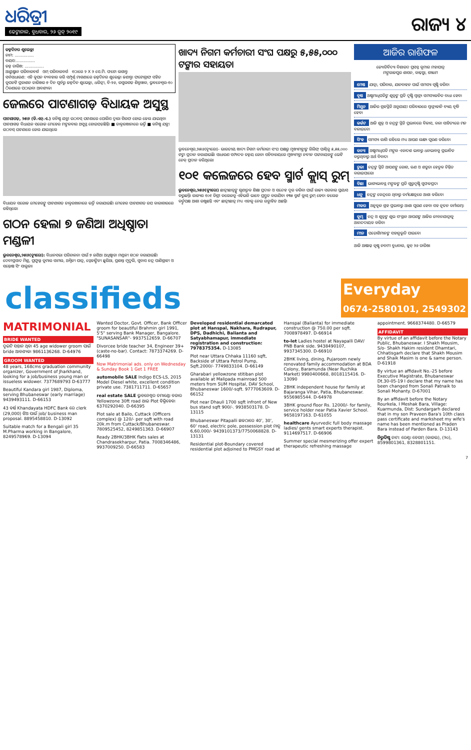ଧରିତ୍ରୀ
ଢେଙ୍କାନାଳ, ବୁଧବାର, ୨୬ ଜୁନ୍ ୨୦୧୯
ରାଜ୍ୟ ୪
ଜନ୍ମଦିନର ଶୁଭେଚ୍ଛା
ନାମ: ...............
ବୟସ:...............
ଜନ୍ମ ତାରିଖ: ...............
ଆୟୁଷ୍ମାନ ପରିବାରବର୍ଗ ଓମ୍ ପରିବାରବର୍ଗ ୧ଠାରେ ୨ X ୨ ସେ.ମି. ଫଟୋ ଲଗାନ୍ତୁ
ସର୍ବସାଧାରଣ: ଏହି କୁପନ ବ୍ୟବହାର କରି ସମ୍ପୂର୍ଣ୍ଣ ମାଗଣାରେ ଜନ୍ମଦିନର ଶୁଭେଚ୍ଛା ଜଣାନ୍ତୁ। ଫଟୋଗ୍ରାଫ ସହିତ କୁପନଟି ପ୍ରକାଶନ ତାରିଖର ୭ ଦିନ ପୂର୍ବରୁ ଜନ୍ମଦିନ ଶୁଭେଚ୍ଛା, ଧରିତ୍ରୀ, ବି-୨୬, ରସୁଲଗଡ଼ ଶିଳ୍ପାଞ୍ଚଳ, ଭୁବନେଶ୍ୱର-୧୦ ଠିକଣାରେ ପଠାଇବା ଆବଶ୍ୟକ।
ଜେଲରେ ପାଟଣାଗଡ଼ ବିଧାୟକ ଅସୁସ୍ଥ
ପାଟଣାଗଡ଼, ୨୫।୬ (ଡି.ଏନ୍.ଏ.) କନିଷ୍ଠ ଯନ୍ତ୍ରୀ ଉଠବସ୍ ଘଟଣାରେ ପୋଲିସ ଦ୍ୱାରା ଗିରଫ ହୋଇ ଜେଲ ଯାଇଥିବା ପାଟଣାଗଡ଼ ବିଧାୟକ ସରୋଜ ମେହେର ମଙ୍ଗଳବାର ଅସୁସ୍ଥ ହୋଇପଡ଼ିଛନ୍ତି। ■ ଡାକ୍ତରଖାନାରେ ଭର୍ତ୍ତି ■ କନିଷ୍ଠ ଯନ୍ତ୍ରୀ ଉଠବସ୍ ଘଟଣାରେ ଜେଲ ଯାଇଥିଲେ
ବିଧାୟକ ସରୋଜ ମେହେରଙ୍କୁ ପାଟଣାଗଡ଼ ଡାକ୍ତରଖାନାରେ ଭର୍ତ୍ତି କରାଯାଇଛି। ମେହେର ପାଟଣାଗଡ଼ ଉପ କାରାଗାରରେ ରହିଥିଲେ।
ଗଠନ ହେଲା ୭ ଜଣିଆ ଅଧିଷ୍ଠାତା ମଣ୍ଡଳୀ
ଭୁବନେଶ୍ୱର,୨୫।୬(ବ୍ୟୁରୋ): ବିଧାନସଭା ପରିଚାଳନା ପାଇଁ ୭ ଜଣିଆ ଅଧିଷ୍ଠାତା ମଣ୍ଡଳୀ ଗଠନ କରାଯାଇଛି। ଦେବୀପ୍ରସାଦ ମିଶ୍ର, ପ୍ରଫୁଲ୍ଲ କୁମାର ସାମଲ, ଅଶ୍ୱିନୀ ପାତ୍ର, ସ୍ନେହାଙ୍ଗିନୀ ଛୁରିଆ, ପ୍ରଶାନ୍ତ ମୁଦୁଲି, ସୁବାସ ଚନ୍ଦ୍ର ପାଣିଗ୍ରାହୀ ଓ ସନ୍ତୋଷ ସିଂ ସାଲୁଜା।
ଖାଦ୍ୟ ନିଗମ କର୍ମଚାରୀ ସଂଘ ପକ୍ଷରୁ ୫,୫୫,୦୦୦ ଟଙ୍କାର ସହାୟତା
ଭୁବନେଶ୍ୱର,୨୫।୬(ବ୍ୟୁରୋ)- ଭାରତୀୟ ଖାଦ୍ୟ ନିଗମ କର୍ମଚାରୀ ସଂଘ ପକ୍ଷରୁ ମୁଖ୍ୟମନ୍ତ୍ରୀଙ୍କ ରିଲିଫ୍ ପାଣ୍ଠିକୁ ୫,୫୫,୦୦୦ ଟଙ୍କା ପ୍ରଦାନ କରାଯାଇଛି। ସାଧାରଣ ସମ୍ପାଦକ ତନ୍ମୟ ଜେନା ସଚିବାଳୟରେ ମୁଖ୍ୟମନ୍ତ୍ରୀ ନବୀନ ପଟ୍ଟନାୟକଙ୍କୁ ଭେଟି ଚେକ୍ ପ୍ରଦାନ କରିଥିଲେ।
୧୦୧ କଲେଜରେ ହେବ ସ୍ମାର୍ଟ କ୍ଲାସ୍ ରୁମ୍
ଭୁବନେଶ୍ୱର,୨୫।୬(ବ୍ୟୁରୋ) ଛାତ୍ରୀଛାତ୍ରଙ୍କୁ ଗୁଣାତ୍ମକ ଶିକ୍ଷା ପ୍ରଦାନ ଓ ସନ୍ଦେହ ଦୂର କରିବା ପାଇଁ ରାଜ୍ୟ ସରକାର ପ୍ରୟାସ କରୁଛନ୍ତି। ରାଜ୍ୟର ୧୦୧ ଡିଗ୍ରୀ କଲେଜକୁ ଏହିଭଳି ଭାବେ ପ୍ରସ୍ତୁତ କରାଯିବ। ୧୩୫ ସ୍ମାର୍ଟ କ୍ଲାସ୍ ରୁମ୍ ହେବ। କଲେଜ କର୍ତ୍ତୃପକ୍ଷ ଆଶା ରଖୁଛନ୍ତି ଏବଂ ଛାତ୍ରୀଛାତ୍ର ମଧ୍ୟ ଏହାକୁ ନେଇ ଉତ୍ସାହିତ ଅଛନ୍ତି।
ଆଜିର ରାଶିଫଳ
ଜ୍ୟୋତିର୍ବିଦ୍ୟା ବିଶାରଦ ପ୍ରସନ୍ନ କୁମାର ମହାପାତ୍ର
ମଙ୍ଗରାଜପୁର ଶାସନ, କାଢ଼ୁଆ, ଗଞ୍ଜାମ
ମେଷ ଯାତ୍ରା, ପରିବାର, ଯାନବାହନ ପାଇଁ ସମସ୍ୟା ସୃଷ୍ଟି କରିବ।
ବୃଷ ଅଷ୍ଟମାଧିପତିଙ୍କ ଶୁକ୍ରଙ୍କ ପ୍ରତି ଦୃଷ୍ଟି ସ୍ୱାସ୍ଥ୍ୟ ସମସ୍ୟାଜନିତ ବାଧା ହେବ।
ମିଥୁନ ଆଜିର ଗ୍ରହସ୍ଥିତି ଅନୁଯାୟୀ ପରିବାରରେ ସ୍ୱାସ୍ଥ୍ୟହାନି ବ୍ୟୟ ବୃଦ୍ଧି ହେବ।
କର୍କଟ ଆଜି ଶୁକ୍ର ଓ ଚନ୍ଦ୍ରଙ୍କ ସ୍ଥିତି ପ୍ରଭାବରେ ବିଳାସ, କଳା ସାହିତ୍ୟରେ ମନ ବଳାଇବେ।
ସିଂହ ସମସ୍ୟା ଲାଗି ରହିଲେ ମଧ୍ୟ ଆପଣ ଲକ୍ଷ୍ୟ ପୂରଣ କରିବେ।
କନ୍ୟା ଅଷ୍ଟମାଧିପତି ମଙ୍ଗଳ ଏକାଦଶ ଭାବରୁ ଧନଭାବକୁ ପ୍ରଭାବିତ କରୁଥିବାରୁ ଅର୍ଥ ବିବାଦ।
ତୁଳା ଚନ୍ଦ୍ରଙ୍କ ସ୍ଥିତି ଆପଣଙ୍କୁ ରୋଗ, ଋଣ ଓ ଶତ୍ରୁତା ହେତୁକ ଚିନ୍ତିତ କରାଇପାରେ।
ବିଛା ଭାଗ୍ୟଭାବସ୍ଥ ମଙ୍ଗଳଙ୍କ ପ୍ରତି ଗୁରୁଦୃଷ୍ଟି ସୁଫଳପ୍ରଦ।
ଧନୁ ଚନ୍ଦ୍ରଙ୍କ କେନ୍ଦ୍ରରେ ଥିବାରୁ କର୍ମକ୍ଷେତ୍ରରେ ଆଶା କରିବେ।
ମକର ଅନୁକୂଳ ଗ୍ରହ ପ୍ରଭାବରୁ ଆଶା ପୂରଣ ହେବା ସହ ନୂତନ କର୍ମାରମ୍ଭ।
କୁମ୍ଭ ଚନ୍ଦ୍ର ଓ ଶୁକ୍ରଙ୍କ ଶୁଭ ସଂସ୍ଥାନ ଆପଣଙ୍କ ଆଜିର ଜୀବନଯାତ୍ରାକୁ ଆନନ୍ଦଦାୟକ କରିବ।
ମୀନ ପଡ଼ୋଶିମାନଙ୍କ ସହାନୁଭୂତି ପାଇବେ।
ଆଜି ଆଷାଢ଼ କୃଷ୍ଣ ନବମୀ ବୁଧବାର, ଜୁନ୍ ୨୬ ତାରିଖ।
classifieds
Everyday
0674-2580101, 2549302
MATRIMONIAL
BRIDE WANTED
ଦୁଇଟି ସନ୍ତାନ ଥିବା 45 age widower groom ପାଇଁ bride ଆବଶ୍ୟକ। 9861136268. D-64976
GROOM WANTED
48 years, 168cms graduation community organizer, Government of Jharkhand, looking for a job/business young man or issueless widower. 7377689793 D-63777
Beautiful Kandara girl 1987, Diploma, serving Bhubaneswar (early marriage) 9439493111. D-66153
43 ବର୍ଷ Khandayata HDFC Bank ରେ clerk (29,000) ଝିଅ ପାଇଁ job/ business man proposal. 8895458810. D-13092
Suitable match for a Bengali girl 35 M.Pharma working in Bangalore, 8249578969. D-13094
Wanted Doctor, Govt. Officer, Bank Officer groom for beautiful Brahmin girl 1991, 5'5" serving Bank Manager, Bangalore. "SUNASANSAR"- 9937512659. D-66707
Divorcee bride teacher 34, Engineer 39+ (caste-no-bar). Contact: 7873374269. D-66498
Now Matrimonial ads. only on Wednesday & Sunday Book 1 Get 1 FREE
automobile SALE Indigo ECS-LS, 2015 Model Diesel white, excellent condition private use. 7381711711. D-65657
real estate SALE ଭୁବନେଶ୍ୱର ତମାଣ୍ଡୋ ବଜାର Yellowzone 30ft road ଥାଇ Plot ବିକ୍ରିହେବ। 6370292040. D-66395
Plot sale at Bailo, Cuttack (Officers complex) @ 120/- per sqft with road 20k.m from Cuttack/Bhubaneswar. 7809525452, 8249851363. D-66907
Ready 2BHK/3BHK flats sales at Chandrasekharpur, Patia. 7008346486, 9937009250. D-66583
Developed residential demarcated plot at Hanspal, Nakhara, Rudrapur, DPS, Dadhichi, Balianta and Satyabhamapur, immediate registration and construction: 7978375354. D-13085
Plot near Uttara Chhaka 11160 sqft, Backside of Uttara Petrol Pump, Sqft.2000/- 7749833104. D-66149
Gharabari yellowzone stitiban plot available at Malipada mainroad 500 meters from SUM Hospital, DAV School, Bhubaneswar 1600/-sqft. 9777063609. D-66152
Plot near Dhauli 1700 sqft infront of New bus stand sqft 900/-. 9938503178. D-13115
Bhubaneswar Pitapalli ଛକଠାରେ 40', 30', 60' road, electric pole, possession plot ମାତ୍ର 6,60,000/- 9439101373/7750068828. D-13131
Residential plot-Boundary covered residential plot adjoined to PMGSY road at Hanspal (Balianta) for immediate construction @ 750.00 per sqft. 7008978497. D-66914
to-let Ladies hostel at Nayapalli DAV/ PNB Bank side. 9438490107, 9937345300. D-66910
2BHK living, dining, Pujaroom newly renovated family accommodation at BDA Colony, Baramunda (Near Ruchika Market) 9980400668, 8018115416. D-13090
2BHK independent house for family at Bajaranga Vihar, Patia, Bhubaneswar. 9556985544. D-64978
3BHK ground floor Rs. 12000/- for family, service holder near Patia Xavier School. 9658197163. D-61055
healthcare Ayurvedic full body massage ladies/ gents smart experts therapist. 9114697517. D-66906
Summer special mesmerizing offer expert therapeutic refreshing massage appointment. 9668374480. D-66579
AFFIDAVIT
By virtue of an affidavit before the Notary Public, Bhubaneswar. I Shakh Mousim, S/o- Shakh Hakim resident Dhamtari, Chhatisgarh declare that Shakh Mousim and Shaik Masim is one & same person. D-61918
By virtue an affidavit No.-25 before Executive Magistrate, Bhubaneswar Dt.30-05-19 I declare that my name has been changed from Sonali Patnaik to Sonali Mohanty. D-67001
By an affidavit before the Notary Rourkela, I Meshak Bara, Village: Kuarmunda, Dist: Sundargarh declared that in my son Praveen Bara's 10th class pass certificate and marksheet my wife's name has been mentioned as Praden Bara instead of Parden Bara. D-13143
ନିରୁଦ୍ଦିଷ୍ଟ ନାମ: ରେଣ୍ଟା ବେଗମ୍ (କାଜଲ), (୨୦), 8599801361, 8328801151.
7